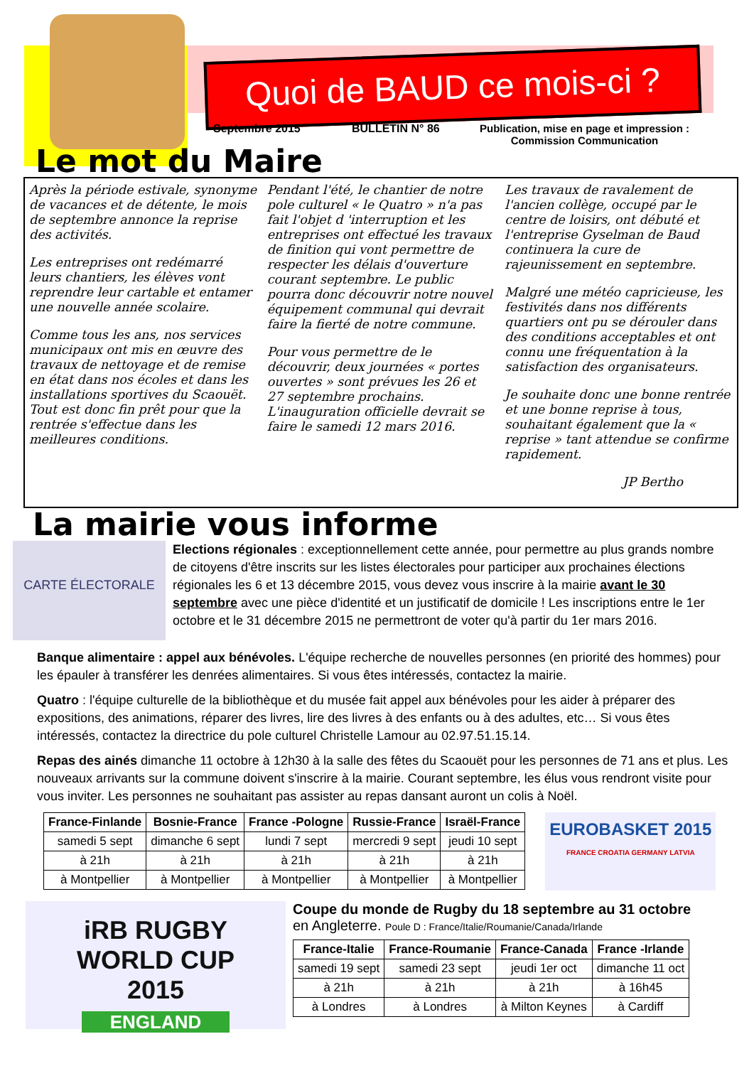Quoi de BAUD ce mois-ci ?
Septembre 2015 BULLETIN N° 86 Publication, mise en page et impression :
Commission Communication
Le mot du Maire
Après la période estivale, synonyme de vacances et de détente, le mois de septembre annonce la reprise des activités.
Les entreprises ont redémarré leurs chantiers, les élèves vont reprendre leur cartable et entamer une nouvelle année scolaire.
Comme tous les ans, nos services municipaux ont mis en œuvre des travaux de nettoyage et de remise en état dans nos écoles et dans les installations sportives du Scaouët. Tout est donc fin prêt pour que la rentrée s'effectue dans les meilleures conditions.
Pendant l'été, le chantier de notre pole culturel « le Quatro » n'a pas fait l'objet d 'interruption et les entreprises ont effectué les travaux de finition qui vont permettre de respecter les délais d'ouverture courant septembre. Le public pourra donc découvrir notre nouvel équipement communal qui devrait faire la fierté de notre commune.
Pour vous permettre de le découvrir, deux journées « portes ouvertes » sont prévues les 26 et 27 septembre prochains. L'inauguration officielle devrait se faire le samedi 12 mars 2016.
Les travaux de ravalement de l'ancien collège, occupé par le centre de loisirs, ont débuté et l'entreprise Gyselman de Baud continuera la cure de rajeunissement en septembre.
Malgré une météo capricieuse, les festivités dans nos différents quartiers ont pu se dérouler dans des conditions acceptables et ont connu une fréquentation à la satisfaction des organisateurs.
Je souhaite donc une bonne rentrée et une bonne reprise à tous, souhaitant également que la « reprise » tant attendue se confirme rapidement.
JP Bertho
La mairie vous informe
CARTE ÉLECTORALE
Elections régionales : exceptionnellement cette année, pour permettre au plus grands nombre de citoyens d'être inscrits sur les listes électorales pour participer aux prochaines élections régionales les 6 et 13 décembre 2015, vous devez vous inscrire à la mairie avant le 30 septembre avec une pièce d'identité et un justificatif de domicile ! Les inscriptions entre le 1er octobre et le 31 décembre 2015 ne permettront de voter qu'à partir du 1er mars 2016.
Banque alimentaire : appel aux bénévoles. L'équipe recherche de nouvelles personnes (en priorité des hommes) pour les épauler à transférer les denrées alimentaires. Si vous êtes intéressés, contactez la mairie.
Quatro : l'équipe culturelle de la bibliothèque et du musée fait appel aux bénévoles pour les aider à préparer des expositions, des animations, réparer des livres, lire des livres à des enfants ou à des adultes, etc… Si vous êtes intéressés, contactez la directrice du pole culturel Christelle Lamour au 02.97.51.15.14.
Repas des ainés dimanche 11 octobre à 12h30 à la salle des fêtes du Scaouët pour les personnes de 71 ans et plus. Les nouveaux arrivants sur la commune doivent s'inscrire à la mairie. Courant septembre, les élus vous rendront visite pour vous inviter. Les personnes ne souhaitant pas assister au repas dansant auront un colis à Noël.
| France-Finlande | Bosnie-France | France -Pologne | Russie-France | Israël-France |
| --- | --- | --- | --- | --- |
| samedi 5 sept | dimanche 6 sept | lundi 7 sept | mercredi 9 sept | jeudi 10 sept |
| à 21h | à 21h | à 21h | à 21h | à 21h |
| à Montpellier | à Montpellier | à Montpellier | à Montpellier | à Montpellier |
EUROBASKET 2015
FRANCE CROATIA GERMANY LATVIA
iRB RUGBY
WORLD CUP
2015
ENGLAND
Coupe du monde de Rugby du 18 septembre au 31 octobre
en Angleterre. Poule D : France/Italie/Roumanie/Canada/Irlande
| France-Italie | France-Roumanie | France-Canada | France -Irlande |
| --- | --- | --- | --- |
| samedi 19 sept | samedi 23 sept | jeudi 1er oct | dimanche 11 oct |
| à 21h | à 21h | à 21h | à 16h45 |
| à Londres | à Londres | à Milton Keynes | à Cardiff |